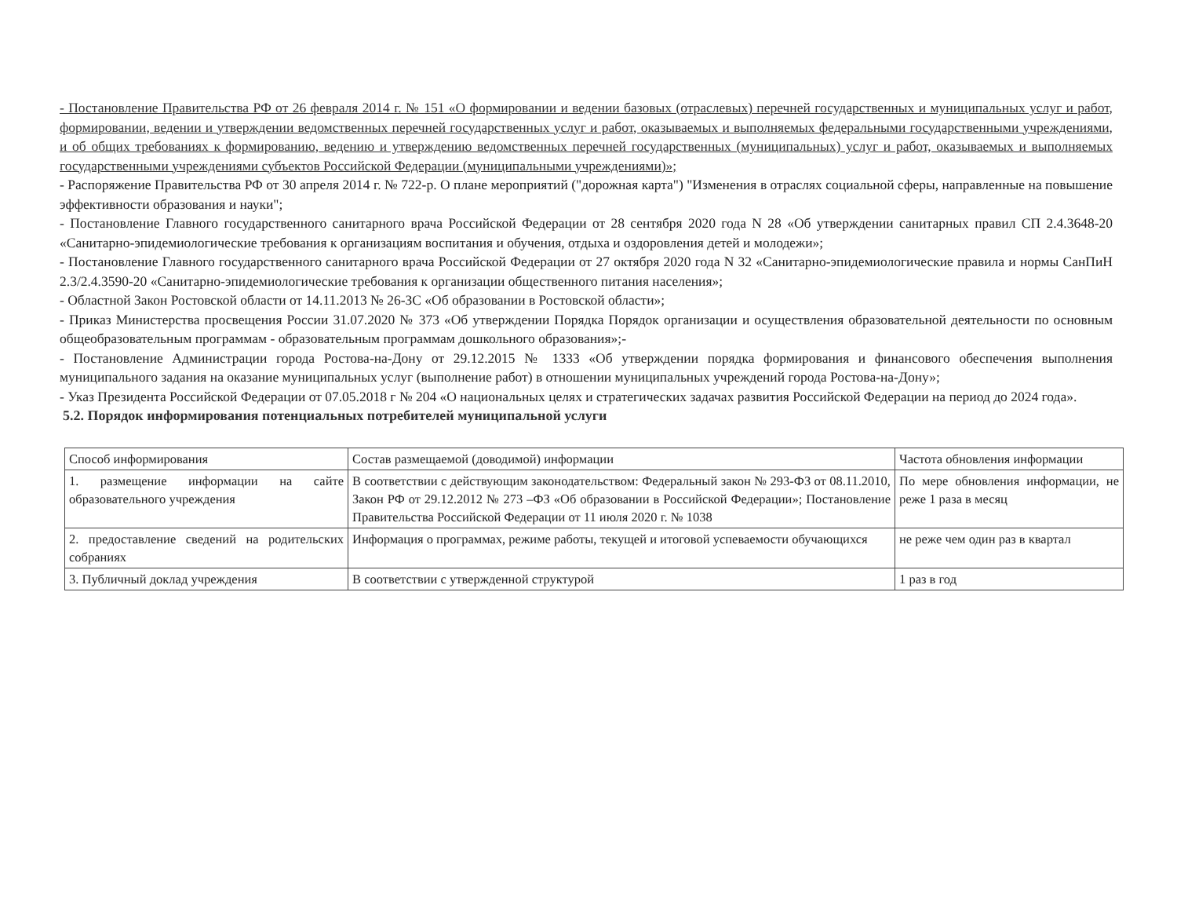- Постановление Правительства РФ от 26 февраля 2014 г. № 151 «О формировании и ведении базовых (отраслевых) перечней государственных и муниципальных услуг и работ, формировании, ведении и утверждении ведомственных перечней государственных услуг и работ, оказываемых и выполняемых федеральными государственными учреждениями, и об общих требованиях к формированию, ведению и утверждению ведомственных перечней государственных (муниципальных) услуг и работ, оказываемых и выполняемых государственными учреждениями субъектов Российской Федерации (муниципальными учреждениями)»;
- Распоряжение Правительства РФ от 30 апреля 2014 г. № 722-р. О плане мероприятий ("дорожная карта") "Изменения в отраслях социальной сферы, направленные на повышение эффективности образования и науки";
- Постановление Главного государственного санитарного врача Российской Федерации от 28 сентября 2020 года N 28 «Об утверждении санитарных правил СП 2.4.3648-20 «Санитарно-эпидемиологические требования к организациям воспитания и обучения, отдыха и оздоровления детей и молодежи»;
- Постановление Главного государственного санитарного врача Российской Федерации от 27 октября 2020 года N 32 «Санитарно-эпидемиологические правила и нормы СанПиН 2.3/2.4.3590-20 «Санитарно-эпидемиологические требования к организации общественного питания населения»;
- Областной Закон Ростовской области от 14.11.2013 № 26-ЗС «Об образовании в Ростовской области»;
- Приказ Министерства просвещения России 31.07.2020 № 373 «Об утверждении Порядка Порядок организации и осуществления образовательной деятельности по основным общеобразовательным программам - образовательным программам дошкольного образования»;-
- Постановление Администрации города Ростова-на-Дону от 29.12.2015 № 1333 «Об утверждении порядка формирования и финансового обеспечения выполнения муниципального задания на оказание муниципальных услуг (выполнение работ) в отношении муниципальных учреждений города Ростова-на-Дону»;
- Указ Президента Российской Федерации от 07.05.2018 г № 204 «О национальных целях и стратегических задачах развития Российской Федерации на период до 2024 года».
5.2. Порядок информирования потенциальных потребителей муниципальной услуги
| Способ информирования | Состав размещаемой (доводимой) информации | Частота обновления информации |
| 1. размещение информации на сайте образовательного учреждения | В соответствии с действующим законодательством: Федеральный закон № 293-ФЗ от 08.11.2010, Закон РФ от 29.12.2012 № 273 –ФЗ «Об образовании в Российской Федерации»; Постановление Правительства Российской Федерации от 11 июля 2020 г. № 1038 | По мере обновления информации, не реже 1 раза в месяц |
| 2. предоставление сведений на родительских собраниях | Информация о программах, режиме работы, текущей и итоговой успеваемости обучающихся | не реже чем один раз в квартал |
| 3. Публичный доклад учреждения | В соответствии с утвержденной структурой | 1 раз в год |